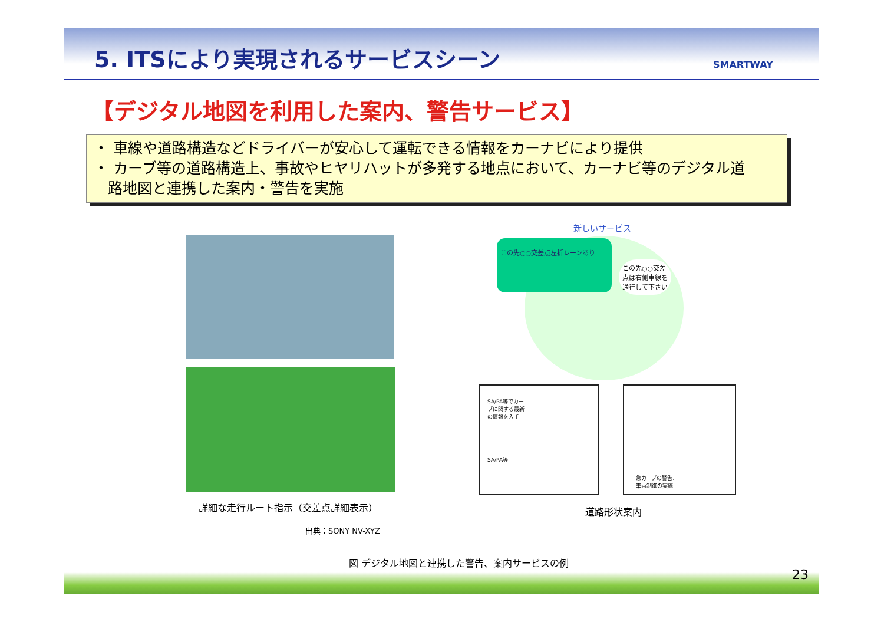5. ITSにより実現されるサービスシーン
SMARTWAY
【デジタル地図を利用した案内、警告サービス】
・ 車線や道路構造などドライバーが安心して運転できる情報をカーナビにより提供
・ カーブ等の道路構造上、事故やヒヤリハットが多発する地点において、カーナビ等のデジタル道
路地図と連携した案内・警告を実施
詳細な走行ルート指示（交差点詳細表示）
出典：SONY NV-XYZ
新しいサービス
この先○○交差点左折レーンあり
この先○○交差
点は右側車線を
通行して下さい
SA/PA等でカー
ブに関する最新
の情報を入手
SA/PA等
急カーブの警告、
車両制御の実施
道路形状案内
図 デジタル地図と連携した警告、案内サービスの例
23